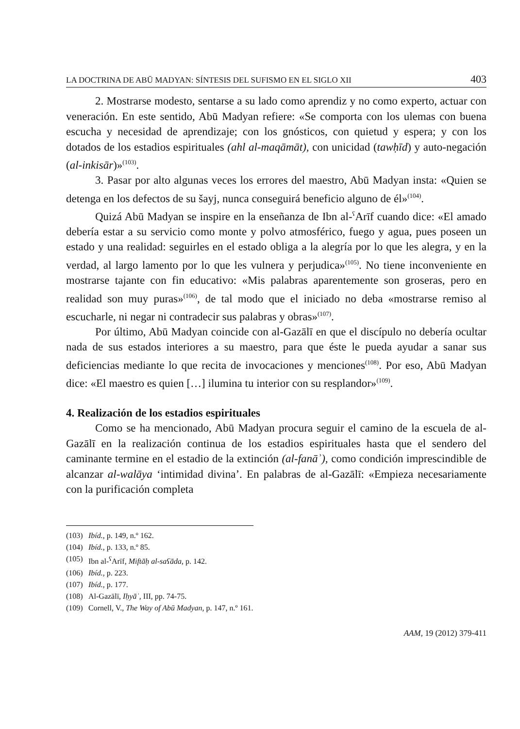LA DOCTRINA DE ABŪ MADYAN: SÍNTESIS DEL SUFISMO EN EL SIGLO XII 403
2. Mostrarse modesto, sentarse a su lado como aprendiz y no como experto, actuar con veneración. En este sentido, Abū Madyan refiere: «Se comporta con los ulemas con buena escucha y necesidad de aprendizaje; con los gnósticos, con quietud y espera; y con los dotados de los estadios espirituales (ahl al-maqāmāt), con unicidad (tawḥīd) y auto-negación (al-inkisār)»<sup>(103)</sup>.
3. Pasar por alto algunas veces los errores del maestro, Abū Madyan insta: «Quien se detenga en los defectos de su šayj, nunca conseguirá beneficio alguno de él»<sup>(104)</sup>.
Quizá Abū Madyan se inspire en la enseñanza de Ibn al-<sup>ʕ</sup>Arīf cuando dice: «El amado debería estar a su servicio como monte y polvo atmosférico, fuego y agua, pues poseen un estado y una realidad: seguirles en el estado obliga a la alegría por lo que les alegra, y en la verdad, al largo lamento por lo que les vulnera y perjudica»<sup>(105)</sup>. No tiene inconveniente en mostrarse tajante con fin educativo: «Mis palabras aparentemente son groseras, pero en realidad son muy puras»<sup>(106)</sup>, de tal modo que el iniciado no deba «mostrarse remiso al escucharle, ni negar ni contradecir sus palabras y obras»<sup>(107)</sup>.
Por último, Abū Madyan coincide con al-Gazālī en que el discípulo no debería ocultar nada de sus estados interiores a su maestro, para que éste le pueda ayudar a sanar sus deficiencias mediante lo que recita de invocaciones y menciones<sup>(108)</sup>. Por eso, Abū Madyan dice: «El maestro es quien […] ilumina tu interior con su resplandor»<sup>(109)</sup>.
4. Realización de los estadios espirituales
Como se ha mencionado, Abū Madyan procura seguir el camino de la escuela de al-Gazālī en la realización continua de los estadios espirituales hasta que el sendero del caminante termine en el estadio de la extinción (al-fanāʾ), como condición imprescindible de alcanzar al-walāya ‘intimidad divina’. En palabras de al-Gazālī: «Empieza necesariamente con la purificación completa
(103) Ibíd., p. 149, n.º 162.
(104) Ibíd., p. 133, n.º 85.
(105) Ibn al-<sup>ʕ</sup>Arīf, Miftāḥ al-saʕāda, p. 142.
(106) Ibíd., p. 223.
(107) Ibíd., p. 177.
(108) Al-Gazālī, Iḥyāʾ, III, pp. 74-75.
(109) Cornell, V., The Way of Abū Madyan, p. 147, n.º 161.
AAM, 19 (2012) 379-411